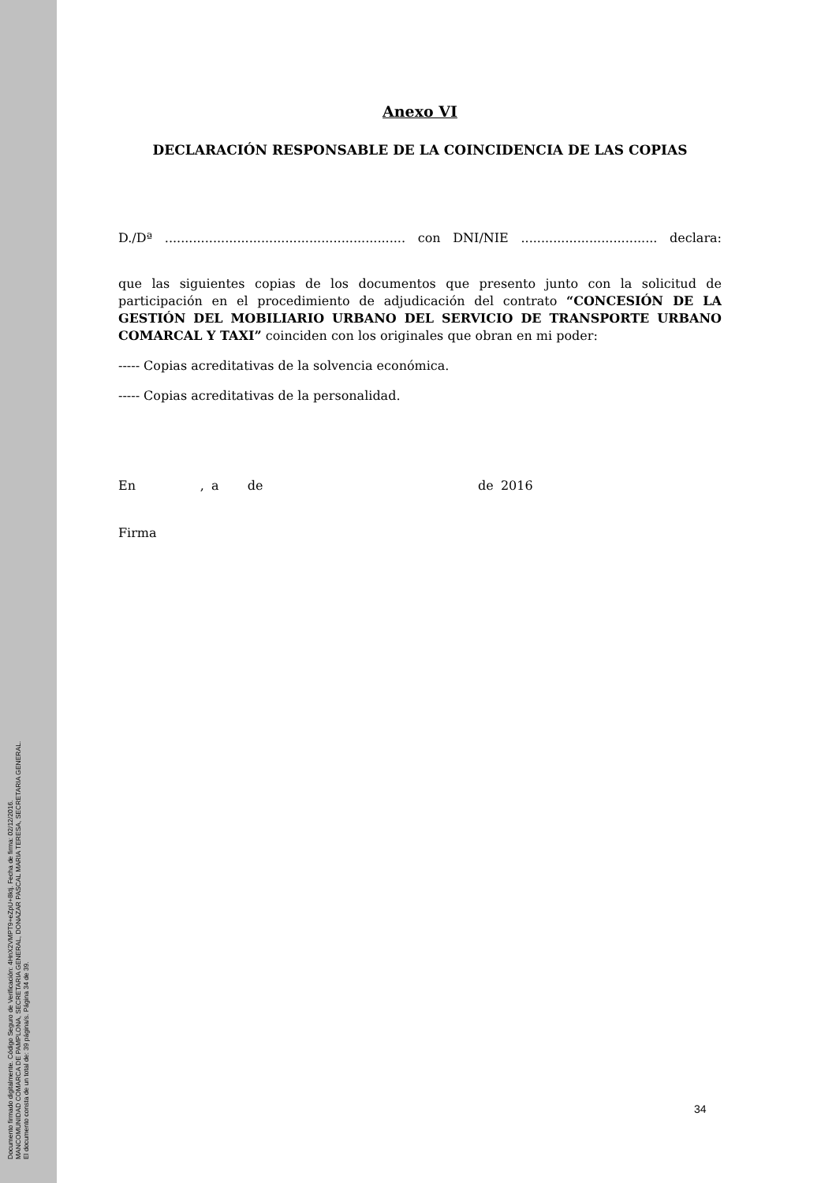Anexo VI
DECLARACIÓN RESPONSABLE DE LA COINCIDENCIA DE LAS COPIAS
D./Dª ............................................................ con DNI/NIE .................................. declara:
que las siguientes copias de los documentos que presento junto con la solicitud de participación en el procedimiento de adjudicación del contrato “CONCESIÓN DE LA GESTIÓN DEL MOBILIARIO URBANO DEL SERVICIO DE TRANSPORTE URBANO COMARCAL Y TAXI” coinciden con los originales que obran en mi poder:
----- Copias acreditativas de la solvencia económica.
----- Copias acreditativas de la personalidad.
En , a de de 2016
Firma
Documento firmado digitalmente. Código Seguro de Verificación: 4HnX2VMPT9+eZpU+8ktj. Fecha de firma: 02/12/2016.
MANCOMUNIDAD COMARCA DE PAMPLONA, SECRETARIA GENERAL, DONAZAR PASCAL MARIA TERESA, SECRETARIA GENERAL.
El documento consta de un total de: 39 página/s. Página 34 de 39.
34